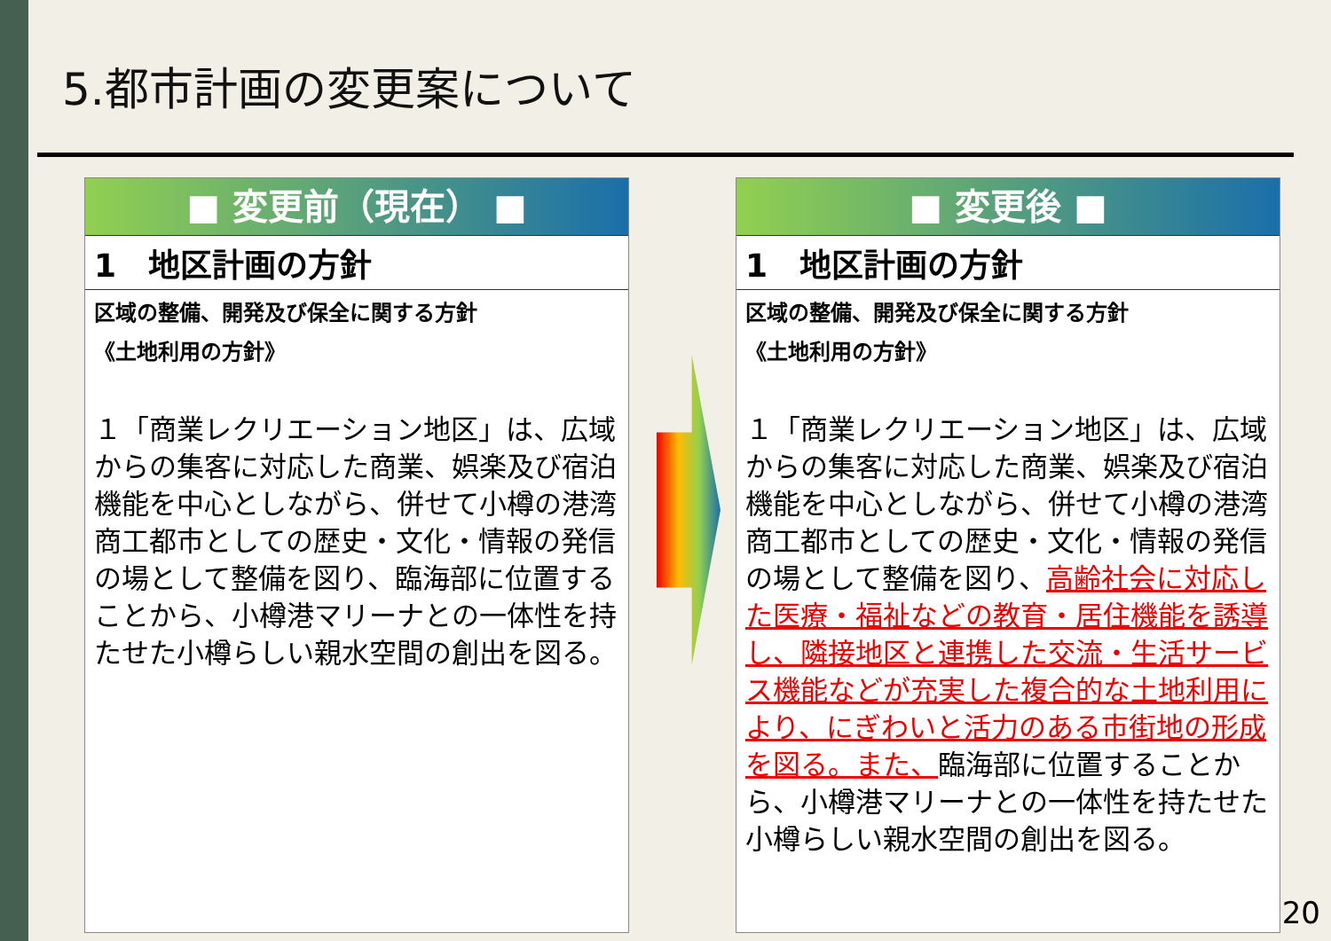5.都市計画の変更案について
■ 変更前（現在） ■
1　地区計画の方針
区域の整備、開発及び保全に関する方針
《土地利用の方針》
１「商業レクリエーション地区」は、広域からの集客に対応した商業、娯楽及び宿泊機能を中心としながら、併せて小樽の港湾商工都市としての歴史・文化・情報の発信の場として整備を図り、臨海部に位置することから、小樽港マリーナとの一体性を持たせた小樽らしい親水空間の創出を図る。
■ 変更後 ■
1　地区計画の方針
区域の整備、開発及び保全に関する方針
《土地利用の方針》
１「商業レクリエーション地区」は、広域からの集客に対応した商業、娯楽及び宿泊機能を中心としながら、併せて小樽の港湾商工都市としての歴史・文化・情報の発信の場として整備を図り、高齢社会に対応した医療・福祉などの教育・居住機能を誘導し、隣接地区と連携した交流・生活サービス機能などが充実した複合的な土地利用により、にぎわいと活力のある市街地の形成を図る。また、臨海部に位置することから、小樽港マリーナとの一体性を持たせた小樽らしい親水空間の創出を図る。
20